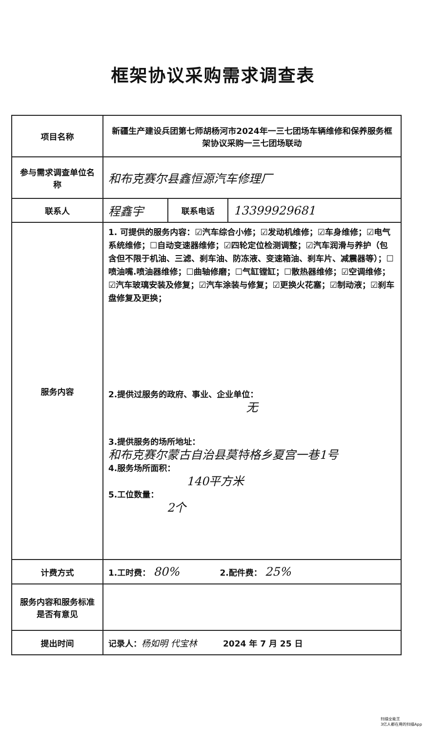框架协议采购需求调查表
| 项目名称 | 新疆生产建设兵团第七师胡杨河市2024年一三七团场车辆维修和保养服务框架协议采购一三七团场联动 | | |
| 参与需求调查单位名称 | 和布克赛尔县鑫恒源汽车修理厂 | | |
| 联系人 | 程鑫宇 | 联系电话 | 13399929681 |
| 服务内容 | 1. 可提供的服务内容：☑汽车综合小修；☑发动机维修；☑车身维修；☑电气系统维修；☐自动变速器维修；☑四轮定位检测调整；☑汽车润滑与养护（包含但不限于机油、三滤、刹车油、防冻液、变速箱油、刹车片、减震器等）；☐喷油嘴.喷油器维修；☐曲轴修磨；☐气缸镗缸；☐散热器维修；☑空调维修；☑汽车玻璃安装及修复；☑汽车涂装与修复；☑更换火花塞；☑制动液；☑刹车盘修复及更换； 2.提供过服务的政府、事业、企业单位： 无 3.提供服务的场所地址： 和布克赛尔蒙古自治县莫特格乡夏宫一巷1号 4.服务场所面积： 140平方米 5.工位数量： 2个 | | |
| 计费方式 | 1.工时费： 80% 2.配件费： 25% | | |
| 服务内容和服务标准是否有意见 | | | |
| 提出时间 | 记录人： 杨如明 代宝林 2024 年 7 月 25 日 | | |
扫描全能王
3亿人都在用的扫描App